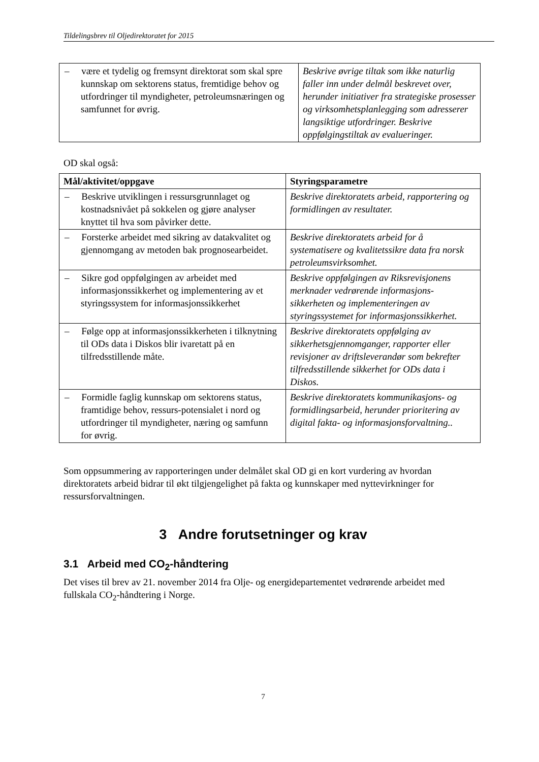Tildelingsbrev til Oljedirektoratet for 2015
| – være et tydelig og fremsynt direktorat som skal spre kunnskap om sektorens status, fremtidige behov og utfordringer til myndigheter, petroleumsnæringen og samfunnet for øvrig. | Beskrive øvrige tiltak som ikke naturlig faller inn under delmål beskrevet over, herunder initiativer fra strategiske prosesser og virksomhetsplanlegging som adresserer langsiktige utfordringer. Beskrive oppfølgingstiltak av evalueringer. |
OD skal også:
| Mål/aktivitet/oppgave | Styringsparametre |
| --- | --- |
| – Beskrive utviklingen i ressursgrunnlaget og kostnadsnivået på sokkelen og gjøre analyser knyttet til hva som påvirker dette. | Beskrive direktoratets arbeid, rapportering og formidlingen av resultater. |
| – Forsterke arbeidet med sikring av datakvalitet og gjennomgang av metoden bak prognosearbeidet. | Beskrive direktoratets arbeid for å systematisere og kvalitetssikre data fra norsk petroleumsvirksomhet. |
| – Sikre god oppfølgingen av arbeidet med informasjonssikkerhet og implementering av et styringssystem for informasjonssikkerhet | Beskrive oppfølgingen av Riksrevisjonens merknader vedrørende informasjons-sikkerheten og implementeringen av styringssystemet for informasjonssikkerhet. |
| – Følge opp at informasjonssikkerheten i tilknytning til ODs data i Diskos blir ivaretatt på en tilfredsstillende måte. | Beskrive direktoratets oppfølging av sikkerhetsgjennomganger, rapporter eller revisjoner av driftsleverandør som bekrefter tilfredsstillende sikkerhet for ODs data i Diskos. |
| – Formidle faglig kunnskap om sektorens status, framtidige behov, ressurs-potensialet i nord og utfordringer til myndigheter, næring og samfunn for øvrig. | Beskrive direktoratets kommunikasjons- og formidlingsarbeid, herunder prioritering av digital fakta- og informasjonsforvaltning.. |
Som oppsummering av rapporteringen under delmålet skal OD gi en kort vurdering av hvordan direktoratets arbeid bidrar til økt tilgjengelighet på fakta og kunnskaper med nyttevirkninger for ressursforvaltningen.
3 Andre forutsetninger og krav
3.1 Arbeid med CO<sub>2</sub>-håndtering
Det vises til brev av 21. november 2014 fra Olje- og energidepartementet vedrørende arbeidet med fullskala CO<sub>2</sub>-håndtering i Norge.
7